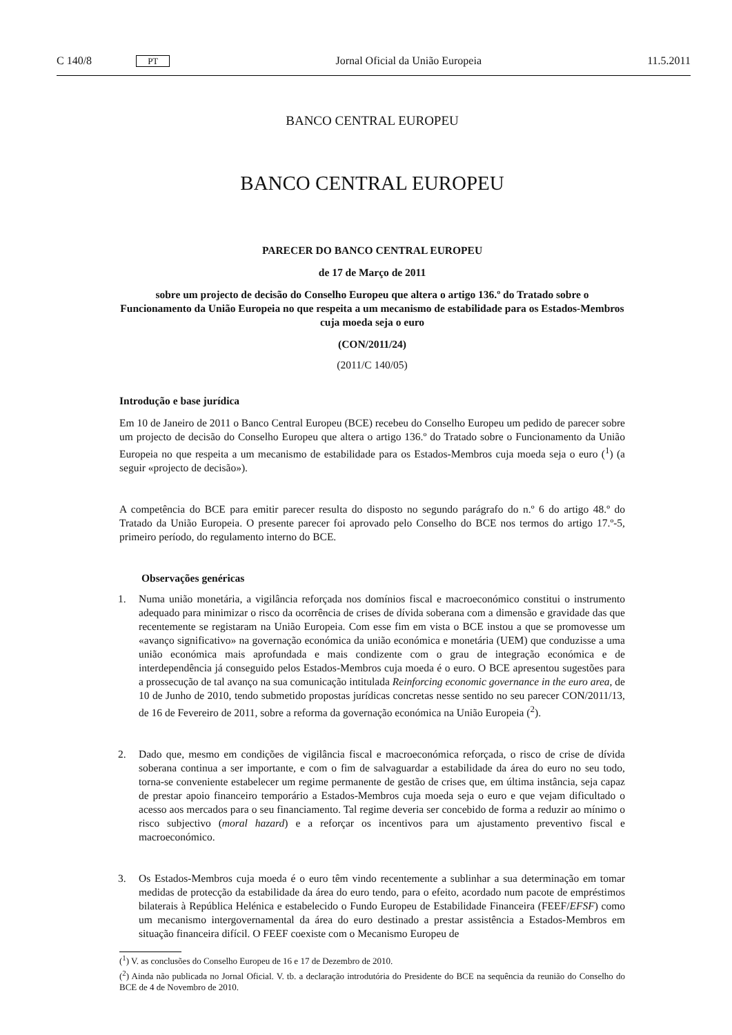C 140/8 PT Jornal Oficial da União Europeia 11.5.2011
BANCO CENTRAL EUROPEU
BANCO CENTRAL EUROPEU
PARECER DO BANCO CENTRAL EUROPEU
de 17 de Março de 2011
sobre um projecto de decisão do Conselho Europeu que altera o artigo 136.º do Tratado sobre o Funcionamento da União Europeia no que respeita a um mecanismo de estabilidade para os Estados-Membros cuja moeda seja o euro
(CON/2011/24)
(2011/C 140/05)
Introdução e base jurídica
Em 10 de Janeiro de 2011 o Banco Central Europeu (BCE) recebeu do Conselho Europeu um pedido de parecer sobre um projecto de decisão do Conselho Europeu que altera o artigo 136.º do Tratado sobre o Funcionamento da União Europeia no que respeita a um mecanismo de estabilidade para os Estados-Membros cuja moeda seja o euro (<sup>1</sup>) (a seguir «projecto de decisão»).
A competência do BCE para emitir parecer resulta do disposto no segundo parágrafo do n.º 6 do artigo 48.º do Tratado da União Europeia. O presente parecer foi aprovado pelo Conselho do BCE nos termos do artigo 17.º-5, primeiro período, do regulamento interno do BCE.
Observações genéricas
1. Numa união monetária, a vigilância reforçada nos domínios fiscal e macroeconómico constitui o instrumento adequado para minimizar o risco da ocorrência de crises de dívida soberana com a dimensão e gravidade das que recentemente se registaram na União Europeia. Com esse fim em vista o BCE instou a que se promovesse um «avanço significativo» na governação económica da união económica e monetária (UEM) que conduzisse a uma união económica mais aprofundada e mais condizente com o grau de integração económica e de interdependência já conseguido pelos Estados-Membros cuja moeda é o euro. O BCE apresentou sugestões para a prossecução de tal avanço na sua comunicação intitulada Reinforcing economic governance in the euro area, de 10 de Junho de 2010, tendo submetido propostas jurídicas concretas nesse sentido no seu parecer CON/2011/13, de 16 de Fevereiro de 2011, sobre a reforma da governação económica na União Europeia (<sup>2</sup>).
2. Dado que, mesmo em condições de vigilância fiscal e macroeconómica reforçada, o risco de crise de dívida soberana continua a ser importante, e com o fim de salvaguardar a estabilidade da área do euro no seu todo, torna-se conveniente estabelecer um regime permanente de gestão de crises que, em última instância, seja capaz de prestar apoio financeiro temporário a Estados-Membros cuja moeda seja o euro e que vejam dificultado o acesso aos mercados para o seu financiamento. Tal regime deveria ser concebido de forma a reduzir ao mínimo o risco subjectivo (moral hazard) e a reforçar os incentivos para um ajustamento preventivo fiscal e macroeconómico.
3. Os Estados-Membros cuja moeda é o euro têm vindo recentemente a sublinhar a sua determinação em tomar medidas de protecção da estabilidade da área do euro tendo, para o efeito, acordado num pacote de empréstimos bilaterais à República Helénica e estabelecido o Fundo Europeu de Estabilidade Financeira (FEEF/EFSF) como um mecanismo intergovernamental da área do euro destinado a prestar assistência a Estados-Membros em situação financeira difícil. O FEEF coexiste com o Mecanismo Europeu de
(<sup>1</sup>) V. as conclusões do Conselho Europeu de 16 e 17 de Dezembro de 2010.
(<sup>2</sup>) Ainda não publicada no Jornal Oficial. V. tb. a declaração introdutória do Presidente do BCE na sequência da reunião do Conselho do BCE de 4 de Novembro de 2010.